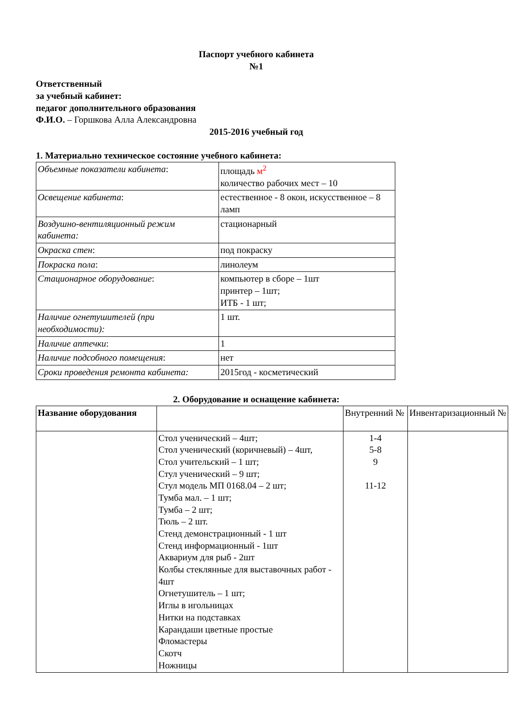Паспорт учебного кабинета
№1
Ответственный
за учебный кабинет:
педагог дополнительного образования
Ф.И.О. – Горшкова Алла Александровна
2015-2016 учебный год
1. Материально техническое состояние учебного кабинета:
| Объемные показатели кабинета : | площадь м<sup>2</sup> количество рабочих мест – 10 |
| Освещение кабинета : | естественное - 8 окон, искусственное – 8 ламп |
| Воздушно-вентиляционный режим кабинета: | стационарный |
| Окраска стен : | под покраску |
| Покраска пола : | линолеум |
| Стационарное оборудование : | компьютер в сборе – 1шт принтер – 1шт; ИТБ - 1 шт; |
| Наличие огнетушителей (при необходимости): | 1 шт. |
| Наличие аптечки : | 1 |
| Наличие подсобного помещения : | нет |
| Сроки проведения ремонта кабинета: | 2015год - косметический |
2. Оборудование и оснащение кабинета:
| Название оборудования | | Внутренний № | Инвентаризационный № |
| --- | --- | --- | --- |
| | Стол ученический – 4шт; Стол ученический (коричневый) – 4шт, Стол учительский – 1 шт; Стул ученический – 9 шт; Стул модель МП 0168.04 – 2 шт; Тумба мал. – 1 шт; Тумба – 2 шт; Тюль – 2 шт. Стенд демонстрационный - 1 шт Стенд информационный - 1шт Аквариум для рыб - 2шт Колбы стеклянные для выставочных работ - 4шт Огнетушитель – 1 шт; Иглы в игольницах Нитки на подставках Карандаши цветные простые Фломастеры Скотч Ножницы | 1-4 5-8 9 11-12 | |